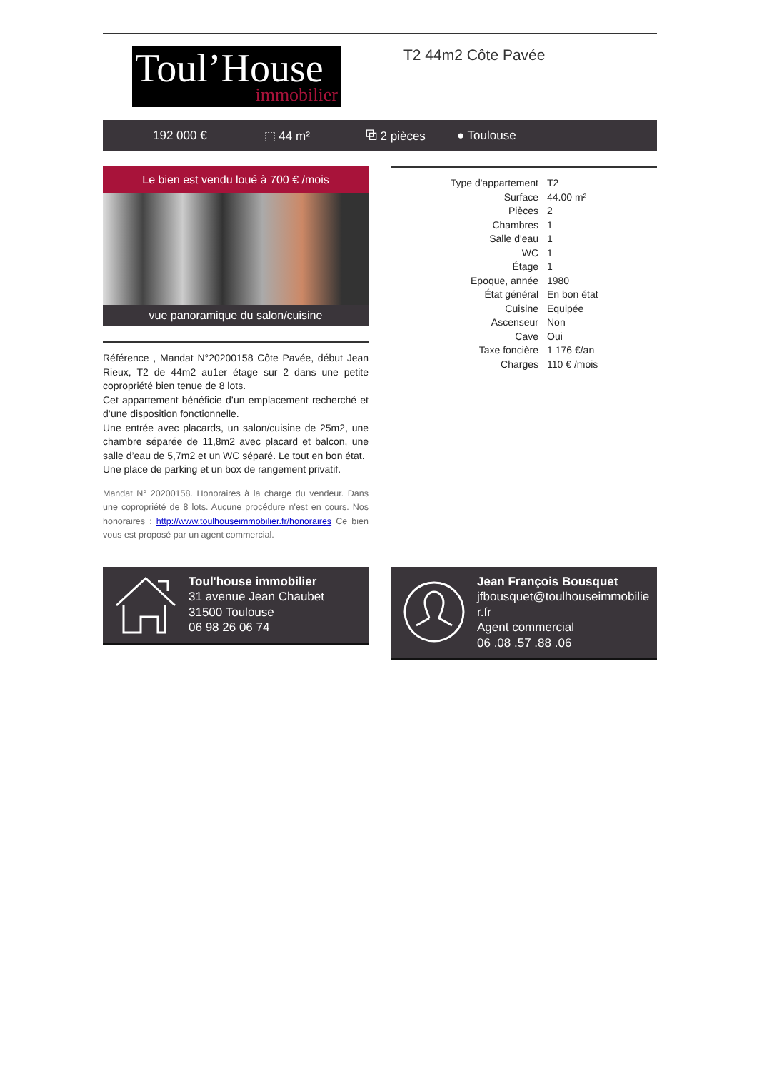Toul’House
immobilier
T2 44m2 Côte Pavée
192 000 € ⬚ 44 m² ⧉ 2 pièces ● Toulouse
Le bien est vendu loué à 700 € /mois
vue panoramique du salon/cuisine
Référence , Mandat N°20200158 Côte Pavée, début Jean Rieux, T2 de 44m2 au1er étage sur 2 dans une petite copropriété bien tenue de 8 lots.
Cet appartement bénéficie d’un emplacement recherché et d’une disposition fonctionnelle.
Une entrée avec placards, un salon/cuisine de 25m2, une chambre séparée de 11,8m2 avec placard et balcon, une salle d’eau de 5,7m2 et un WC séparé. Le tout en bon état.
Une place de parking et un box de rangement privatif.
Mandat N° 20200158. Honoraires à la charge du vendeur. Dans une copropriété de 8 lots. Aucune procédure n'est en cours. Nos honoraires : http://www.toulhouseimmobilier.fr/honoraires Ce bien vous est proposé par un agent commercial.
| Type d'appartement | T2 |
| Surface | 44.00 m² |
| Pièces | 2 |
| Chambres | 1 |
| Salle d'eau | 1 |
| WC | 1 |
| Étage | 1 |
| Epoque, année | 1980 |
| État général | En bon état |
| Cuisine | Equipée |
| Ascenseur | Non |
| Cave | Oui |
| Taxe foncière | 1 176 €/an |
| Charges | 110 € /mois |
Toul'house immobilier
31 avenue Jean Chaubet
31500 Toulouse
06 98 26 06 74
Jean François Bousquet
jfbousquet@toulhouseimmobilie r.fr
Agent commercial
06 .08 .57 .88 .06